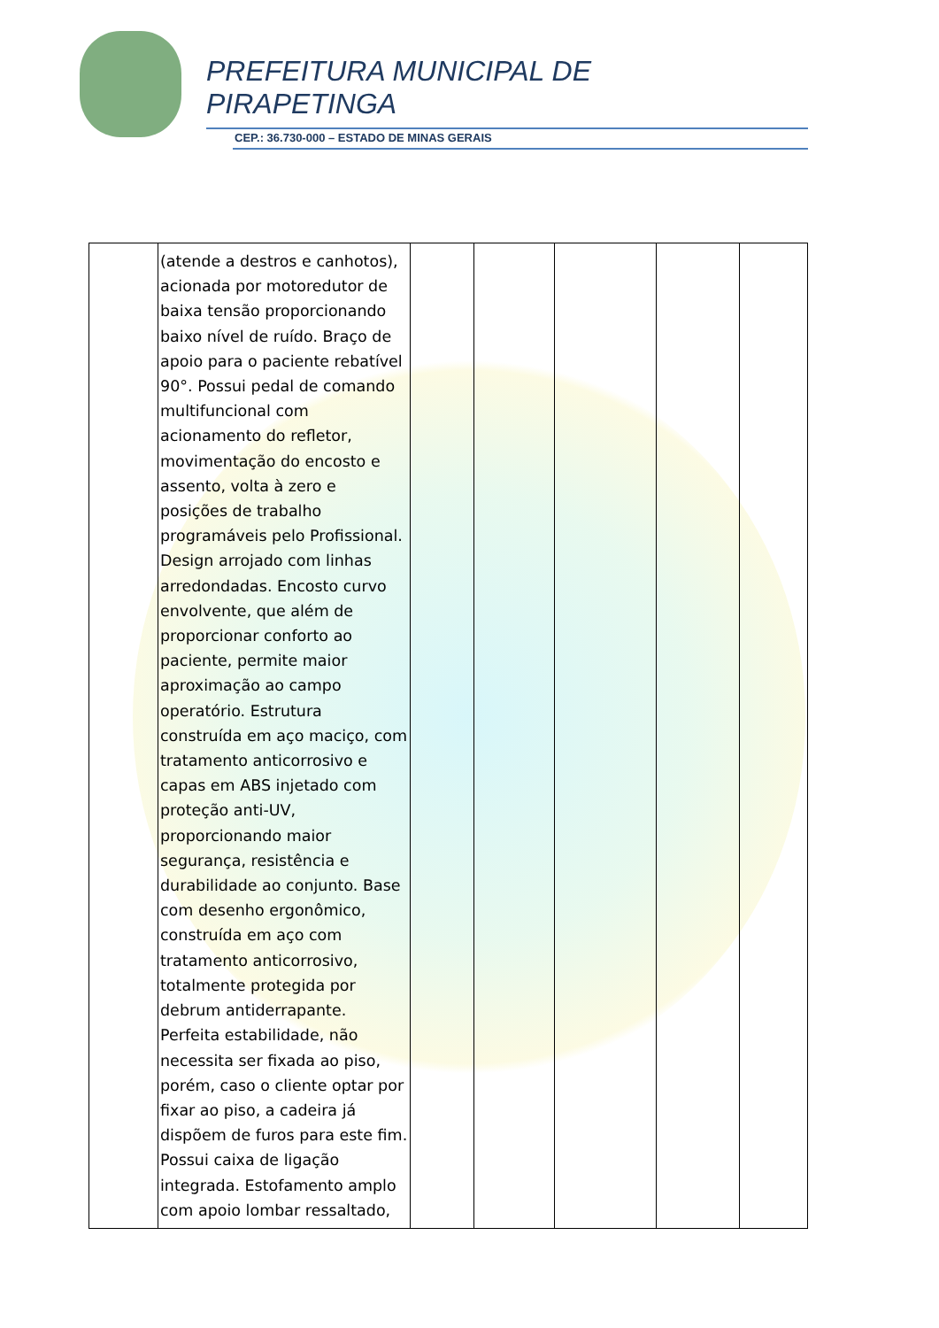PREFEITURA MUNICIPAL DE
PIRAPETINGA
CEP.: 36.730-000 – ESTADO DE MINAS GERAIS
| | (atende a destros e canhotos), acionada por motoredutor de baixa tensão proporcionando baixo nível de ruído. Braço de apoio para o paciente rebatível 90°. Possui pedal de comando multifuncional com acionamento do refletor, movimentação do encosto e assento, volta à zero e posições de trabalho programáveis pelo Profissional. Design arrojado com linhas arredondadas. Encosto curvo envolvente, que além de proporcionar conforto ao paciente, permite maior aproximação ao campo operatório. Estrutura construída em aço maciço, com tratamento anticorrosivo e capas em ABS injetado com proteção anti-UV, proporcionando maior segurança, resistência e durabilidade ao conjunto. Base com desenho ergonômico, construída em aço com tratamento anticorrosivo, totalmente protegida por debrum antiderrapante. Perfeita estabilidade, não necessita ser fixada ao piso, porém, caso o cliente optar por fixar ao piso, a cadeira já dispõem de furos para este fim. Possui caixa de ligação integrada. Estofamento amplo com apoio lombar ressaltado, | | | | | |